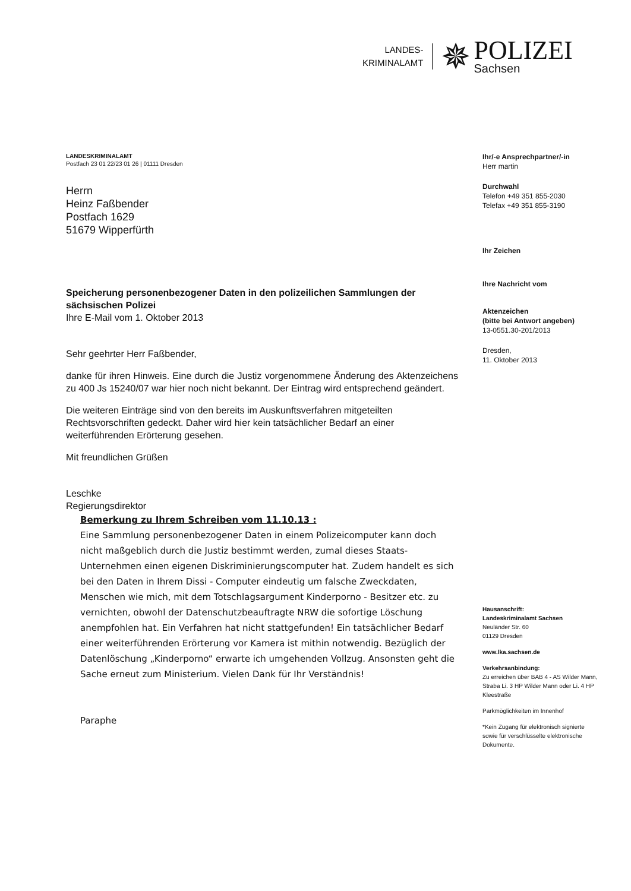LANDES-
KRIMINALAMT
✵
POLIZEI
Sachsen
LANDESKRIMINALAMT
Postfach 23 01 22/23 01 26 | 01111 Dresden
Herrn
Heinz Faßbender
Postfach 1629
51679 Wipperfürth
Speicherung personenbezogener Daten in den polizeilichen Sammlungen der sächsischen Polizei
Ihre E-Mail vom 1. Oktober 2013
Sehr geehrter Herr Faßbender,
danke für ihren Hinweis. Eine durch die Justiz vorgenommene Änderung des Aktenzeichens zu 400 Js 15240/07 war hier noch nicht bekannt. Der Eintrag wird entsprechend geändert.
Die weiteren Einträge sind von den bereits im Auskunftsverfahren mitgeteilten Rechtsvorschriften gedeckt. Daher wird hier kein tatsächlicher Bedarf an einer weiterführenden Erörterung gesehen.
Mit freundlichen Grüßen
Leschke
Regierungsdirektor
Bemerkung zu Ihrem Schreiben vom 11.10.13 :
Eine Sammlung personenbezogener Daten in einem Polizeicomputer kann doch nicht maßgeblich durch die Justiz bestimmt werden, zumal dieses Staats- Unternehmen einen eigenen Diskriminierungscomputer hat. Zudem handelt es sich bei den Daten in Ihrem Dissi - Computer eindeutig um falsche Zweckdaten, Menschen wie mich, mit dem Totschlagsargument Kinderporno - Besitzer etc. zu vernichten, obwohl der Datenschutzbeauftragte NRW die sofortige Löschung anempfohlen hat. Ein Verfahren hat nicht stattgefunden! Ein tatsächlicher Bedarf einer weiterführenden Erörterung vor Kamera ist mithin notwendig. Bezüglich der Datenlöschung „Kinderporno“ erwarte ich umgehenden Vollzug. Ansonsten geht die Sache erneut zum Ministerium. Vielen Dank für Ihr Verständnis!
Paraphe
Ihr/-e Ansprechpartner/-in
Herr martin
Durchwahl
Telefon +49 351 855-2030
Telefax +49 351 855-3190
Ihr Zeichen
Ihre Nachricht vom
Aktenzeichen
(bitte bei Antwort angeben)
13-0551.30-201/2013
Dresden,
11. Oktober 2013
Hausanschrift:
Landeskriminalamt Sachsen
Neuländer Str. 60
01129 Dresden
www.lka.sachsen.de
Verkehrsanbindung:
Zu erreichen über BAB 4 - AS Wilder Mann, Straba Li. 3 HP Wilder Mann oder Li. 4 HP Kleestraße
Parkmöglichkeiten im Innenhof
*Kein Zugang für elektronisch signierte sowie für verschlüsselte elektronische Dokumente.